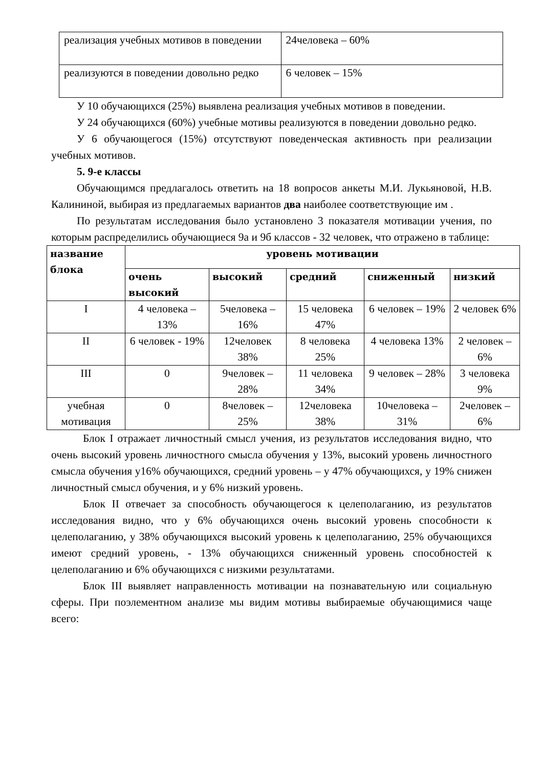| реализация учебных мотивов в поведении | 24человека – 60% |
| реализуются в поведении довольно редко | 6 человек – 15% |
У 10 обучающихся (25%) выявлена реализация учебных мотивов в поведении.
У 24 обучающихся (60%) учебные мотивы реализуются в поведении довольно редко.
У 6 обучающегося (15%) отсутствуют поведенческая активность при реализации учебных мотивов.
5. 9-е классы
Обучающимся предлагалось ответить на 18 вопросов анкеты М.И. Лукьяновой, Н.В. Калининой, выбирая из предлагаемых вариантов два наиболее соответствующие им .
По результатам исследования было установлено 3 показателя мотивации учения, по которым распределились обучающиеся 9а и 9б классов - 32 человек, что отражено в таблице:
| название блока | уровень мотивации | | | | |
| --- | --- | --- | --- | --- | --- |
| | очень высокий | высокий | средний | сниженный | низкий |
| I | 4 человека – 13% | 5человека – 16% | 15 человека 47% | 6 человек – 19% | 2 человек 6% |
| II | 6 человек - 19% | 12человек 38% | 8 человека 25% | 4 человека 13% | 2 человек – 6% |
| III | 0 | 9человек – 28% | 11 человека 34% | 9 человек – 28% | 3 человека 9% |
| учебная мотивация | 0 | 8человек – 25% | 12человека 38% | 10человека – 31% | 2человек – 6% |
Блок I отражает личностный смысл учения, из результатов исследования видно, что очень высокий уровень личностного смысла обучения у 13%, высокий уровень личностного смысла обучения у16% обучающихся, средний уровень – у 47% обучающихся, у 19% снижен личностный смысл обучения, и у 6% низкий уровень.
Блок II отвечает за способность обучающегося к целеполаганию, из результатов исследования видно, что у 6% обучающихся очень высокий уровень способности к целеполаганию, у 38% обучающихся высокий уровень к целеполаганию, 25% обучающихся имеют средний уровень, - 13% обучающихся сниженный уровень способностей к целеполаганию и 6% обучающихся с низкими результатами.
Блок III выявляет направленность мотивации на познавательную или социальную сферы. При поэлементном анализе мы видим мотивы выбираемые обучающимися чаще всего: